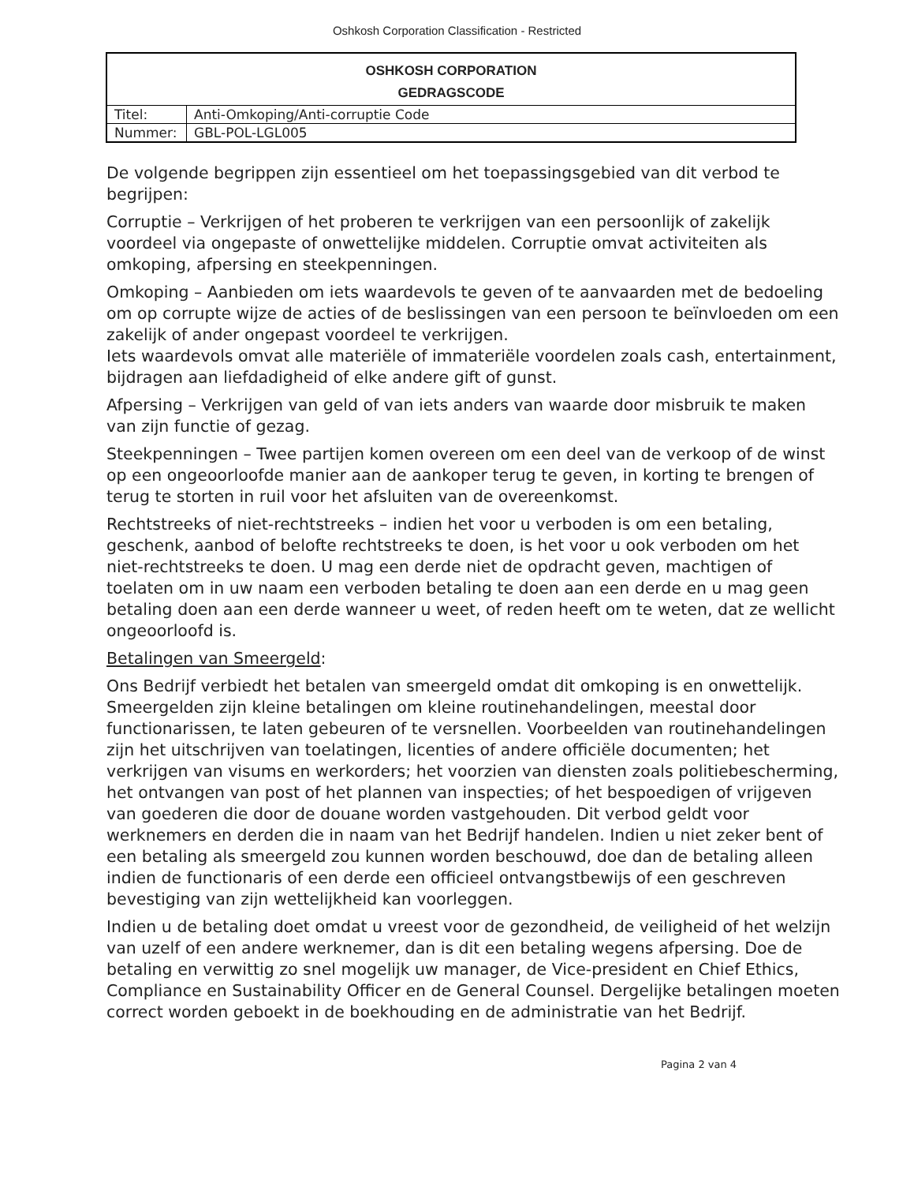Oshkosh Corporation Classification - Restricted
| OSHKOSH CORPORATION GEDRAGSCODE | |
| Titel: | Anti-Omkoping/Anti-corruptie Code |
| Nummer: | GBL-POL-LGL005 |
De volgende begrippen zijn essentieel om het toepassingsgebied van dit verbod te begrijpen:
Corruptie – Verkrijgen of het proberen te verkrijgen van een persoonlijk of zakelijk voordeel via ongepaste of onwettelijke middelen. Corruptie omvat activiteiten als omkoping, afpersing en steekpenningen.
Omkoping – Aanbieden om iets waardevols te geven of te aanvaarden met de bedoeling om op corrupte wijze de acties of de beslissingen van een persoon te beïnvloeden om een zakelijk of ander ongepast voordeel te verkrijgen.
Iets waardevols omvat alle materiële of immateriële voordelen zoals cash, entertainment, bijdragen aan liefdadigheid of elke andere gift of gunst.
Afpersing – Verkrijgen van geld of van iets anders van waarde door misbruik te maken van zijn functie of gezag.
Steekpenningen – Twee partijen komen overeen om een deel van de verkoop of de winst op een ongeoorloofde manier aan de aankoper terug te geven, in korting te brengen of terug te storten in ruil voor het afsluiten van de overeenkomst.
Rechtstreeks of niet-rechtstreeks – indien het voor u verboden is om een betaling, geschenk, aanbod of belofte rechtstreeks te doen, is het voor u ook verboden om het niet-rechtstreeks te doen. U mag een derde niet de opdracht geven, machtigen of toelaten om in uw naam een verboden betaling te doen aan een derde en u mag geen betaling doen aan een derde wanneer u weet, of reden heeft om te weten, dat ze wellicht ongeoorloofd is.
Betalingen van Smeergeld:
Ons Bedrijf verbiedt het betalen van smeergeld omdat dit omkoping is en onwettelijk. Smeergelden zijn kleine betalingen om kleine routinehandelingen, meestal door functionarissen, te laten gebeuren of te versnellen. Voorbeelden van routinehandelingen zijn het uitschrijven van toelatingen, licenties of andere officiële documenten; het verkrijgen van visums en werkorders; het voorzien van diensten zoals politiebescherming, het ontvangen van post of het plannen van inspecties; of het bespoedigen of vrijgeven van goederen die door de douane worden vastgehouden. Dit verbod geldt voor werknemers en derden die in naam van het Bedrijf handelen. Indien u niet zeker bent of een betaling als smeergeld zou kunnen worden beschouwd, doe dan de betaling alleen indien de functionaris of een derde een officieel ontvangstbewijs of een geschreven bevestiging van zijn wettelijkheid kan voorleggen.
Indien u de betaling doet omdat u vreest voor de gezondheid, de veiligheid of het welzijn van uzelf of een andere werknemer, dan is dit een betaling wegens afpersing. Doe de betaling en verwittig zo snel mogelijk uw manager, de Vice-president en Chief Ethics, Compliance en Sustainability Officer en de General Counsel. Dergelijke betalingen moeten correct worden geboekt in de boekhouding en de administratie van het Bedrijf.
Pagina 2 van 4